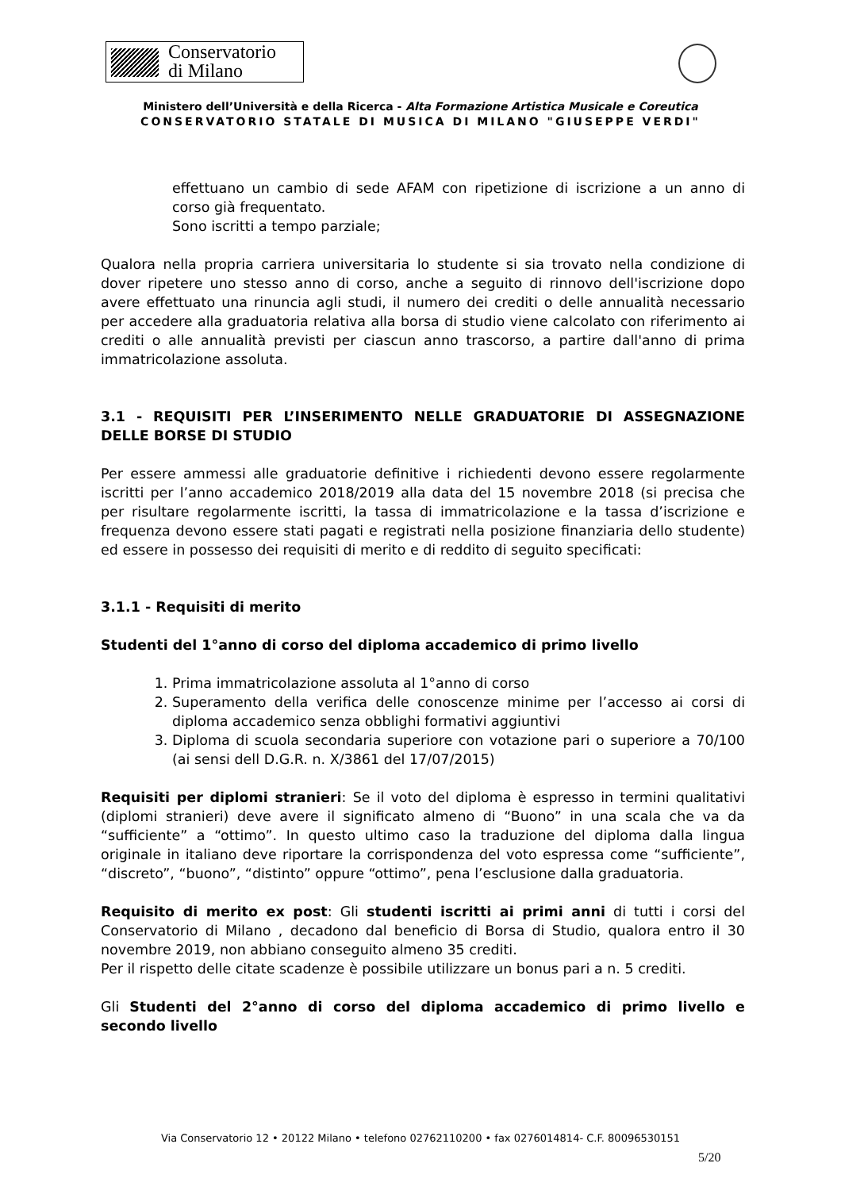Conservatorio
di Milano
Ministero dell’Università e della Ricerca - Alta Formazione Artistica Musicale e Coreutica
CONSERVATORIO STATALE DI MUSICA DI MILANO "GIUSEPPE VERDI"
effettuano un cambio di sede AFAM con ripetizione di iscrizione a un anno di corso già frequentato.
Sono iscritti a tempo parziale;
Qualora nella propria carriera universitaria lo studente si sia trovato nella condizione di dover ripetere uno stesso anno di corso, anche a seguito di rinnovo dell'iscrizione dopo avere effettuato una rinuncia agli studi, il numero dei crediti o delle annualità necessario per accedere alla graduatoria relativa alla borsa di studio viene calcolato con riferimento ai crediti o alle annualità previsti per ciascun anno trascorso, a partire dall'anno di prima immatricolazione assoluta.
3.1 - REQUISITI PER L’INSERIMENTO NELLE GRADUATORIE DI ASSEGNAZIONE DELLE BORSE DI STUDIO
Per essere ammessi alle graduatorie definitive i richiedenti devono essere regolarmente iscritti per l’anno accademico 2018/2019 alla data del 15 novembre 2018 (si precisa che per risultare regolarmente iscritti, la tassa di immatricolazione e la tassa d’iscrizione e frequenza devono essere stati pagati e registrati nella posizione finanziaria dello studente) ed essere in possesso dei requisiti di merito e di reddito di seguito specificati:
3.1.1 - Requisiti di merito
Studenti del 1°anno di corso del diploma accademico di primo livello
1. Prima immatricolazione assoluta al 1°anno di corso
2. Superamento della verifica delle conoscenze minime per l’accesso ai corsi di diploma accademico senza obblighi formativi aggiuntivi
3. Diploma di scuola secondaria superiore con votazione pari o superiore a 70/100 (ai sensi dell D.G.R. n. X/3861 del 17/07/2015)
Requisiti per diplomi stranieri: Se il voto del diploma è espresso in termini qualitativi (diplomi stranieri) deve avere il significato almeno di “Buono” in una scala che va da “sufficiente” a “ottimo”. In questo ultimo caso la traduzione del diploma dalla lingua originale in italiano deve riportare la corrispondenza del voto espressa come “sufficiente”, “discreto”, “buono”, “distinto” oppure “ottimo”, pena l’esclusione dalla graduatoria.
Requisito di merito ex post: Gli studenti iscritti ai primi anni di tutti i corsi del Conservatorio di Milano , decadono dal beneficio di Borsa di Studio, qualora entro il 30 novembre 2019, non abbiano conseguito almeno 35 crediti.
Per il rispetto delle citate scadenze è possibile utilizzare un bonus pari a n. 5 crediti.
Gli Studenti del 2°anno di corso del diploma accademico di primo livello e secondo livello
Via Conservatorio 12 • 20122 Milano • telefono 02762110200 • fax 0276014814- C.F. 80096530151
5/20